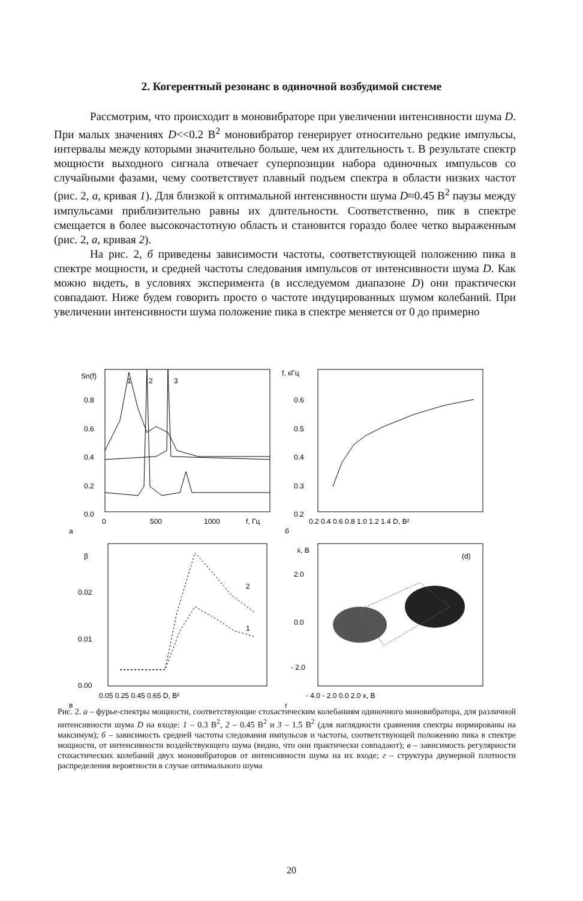2. Когерентный резонанс в одиночной возбудимой системе
Рассмотрим, что происходит в моновибраторе при увеличении интенсивности шума D. При малых значениях D<<0.2 В<sup>2</sup> моновибратор генерирует относительно редкие импульсы, интервалы между которыми значительно больше, чем их длительность τ. В результате спектр мощности выходного сигнала отвечает суперпозиции набора одиночных импульсов со случайными фазами, чему соответствует плавный подъем спектра в области низких частот (рис. 2, а, кривая 1). Для близкой к оптимальной интенсивности шума D≈0.45 В<sup>2</sup> паузы между импульсами приблизительно равны их длительности. Соответственно, пик в спектре смещается в более высокочастотную область и становится гораздо более четко выраженным (рис. 2, а, кривая 2).
На рис. 2, б приведены зависимости частоты, соответствующей положению пика в спектре мощности, и средней частоты следования импульсов от интенсивности шума D. Как можно видеть, в условиях эксперимента (в исследуемом диапазоне D) они практически совпадают. Ниже будем говорить просто о частоте индуцированных шумом колебаний. При увеличении интенсивности шума положение пика в спектре меняется от 0 до примерно
Sn(f)
1
2
3
0.8
0.6
0.4
0.2
0.0
0
500
1000
f, Гц
а
f, кГц
0.6
0.5
0.4
0.3
0.2
0.2 0.4 0.6 0.8 1.0 1.2 1.4 D, В²
б
β
0.02
0.01
0.00
0.05 0.25 0.45 0.65 D, В²
в
2
1
ẋ, В
2.0
0.0
- 2.0
(d)
- 4.0 - 2.0 0.0 2.0 x, В
г
Рис. 2. а – фурье-спектры мощности, соответствующие стохастическим колебаниям одиночного моновибратора, для различной интенсивности шума D на входе: 1 – 0.3 В<sup>2</sup>, 2 – 0.45 В<sup>2</sup> и 3 – 1.5 В<sup>2</sup> (для наглядности сравнения спектры нормированы на максимум); б – зависимость средней частоты следования импульсов и частоты, соответствующей положению пика в спектре мощности, от интенсивности воздействующего шума (видно, что они практически совпадают); в – зависимость регулярности стохастических колебаний двух моновибраторов от интенсивности шума на их входе; г – структура двумерной плотности распределения вероятности в случае оптимального шума
20